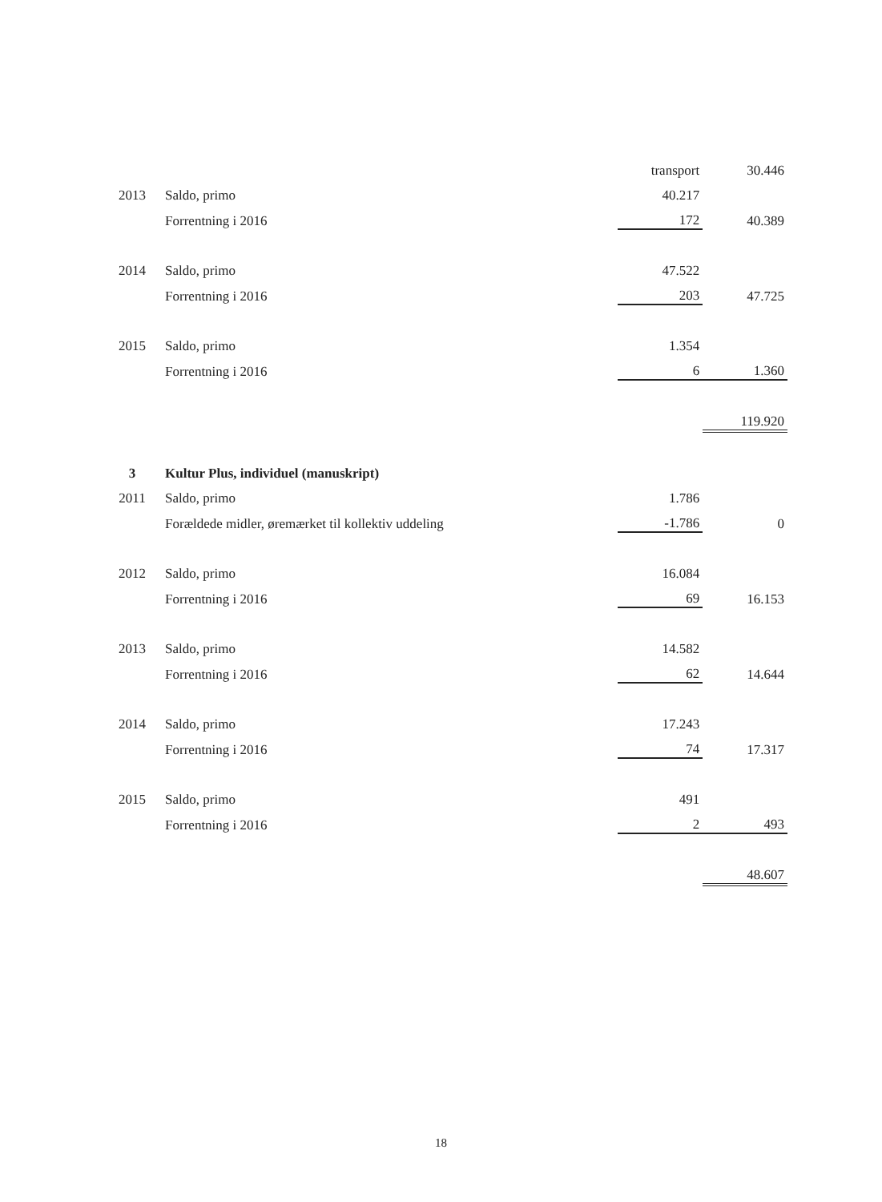| | | transport | 30.446 |
| 2013 | Saldo, primo | 40.217 | |
| | Forrentning i 2016 | 172 | 40.389 |
| 2014 | Saldo, primo | 47.522 | |
| | Forrentning i 2016 | 203 | 47.725 |
| 2015 | Saldo, primo | 1.354 | |
| | Forrentning i 2016 | 6 | 1.360 |
| | | | 119.920 |
| 3 | Kultur Plus, individuel (manuskript) | | |
| 2011 | Saldo, primo | 1.786 | |
| | Forældede midler, øremærket til kollektiv uddeling | -1.786 | 0 |
| 2012 | Saldo, primo | 16.084 | |
| | Forrentning i 2016 | 69 | 16.153 |
| 2013 | Saldo, primo | 14.582 | |
| | Forrentning i 2016 | 62 | 14.644 |
| 2014 | Saldo, primo | 17.243 | |
| | Forrentning i 2016 | 74 | 17.317 |
| 2015 | Saldo, primo | 491 | |
| | Forrentning i 2016 | 2 | 493 |
| | | | 48.607 |
18